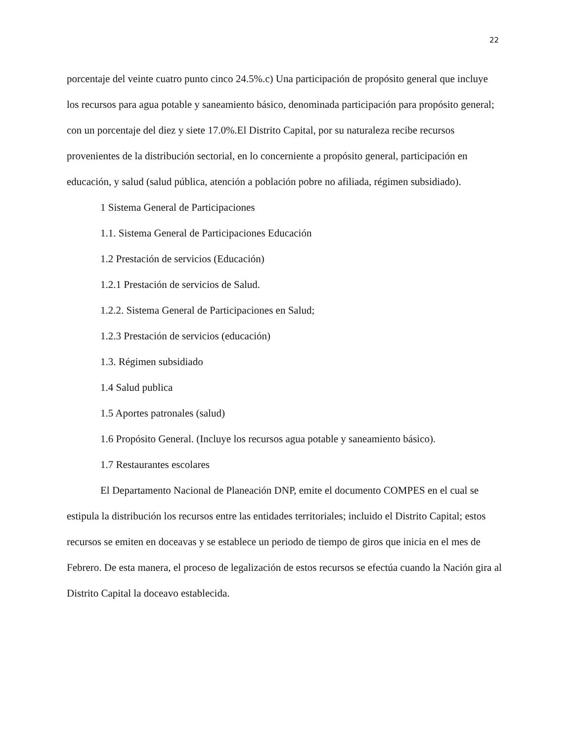22
porcentaje del veinte cuatro punto cinco 24.5%.c) Una participación de propósito general que incluye los recursos para agua potable y saneamiento básico, denominada participación para propósito general; con un porcentaje del diez y siete 17.0%.El Distrito Capital, por su naturaleza recibe recursos provenientes de la distribución sectorial, en lo concerniente a propósito general, participación en educación, y salud (salud pública, atención a población pobre no afiliada, régimen subsidiado).
1 Sistema General de Participaciones
1.1. Sistema General de Participaciones Educación
1.2 Prestación de servicios (Educación)
1.2.1 Prestación de servicios de Salud.
1.2.2. Sistema General de Participaciones en Salud;
1.2.3 Prestación de servicios (educación)
1.3. Régimen subsidiado
1.4 Salud publica
1.5 Aportes patronales (salud)
1.6 Propósito General. (Incluye los recursos agua potable y saneamiento básico).
1.7 Restaurantes escolares
El Departamento Nacional de Planeación DNP, emite el documento COMPES en el cual se estipula la distribución los recursos entre las entidades territoriales; incluido el Distrito Capital; estos recursos se emiten en doceavas y se establece un periodo de tiempo de giros que inicia en el mes de Febrero. De esta manera, el proceso de legalización de estos recursos se efectúa cuando la Nación gira al Distrito Capital la doceavo establecida.